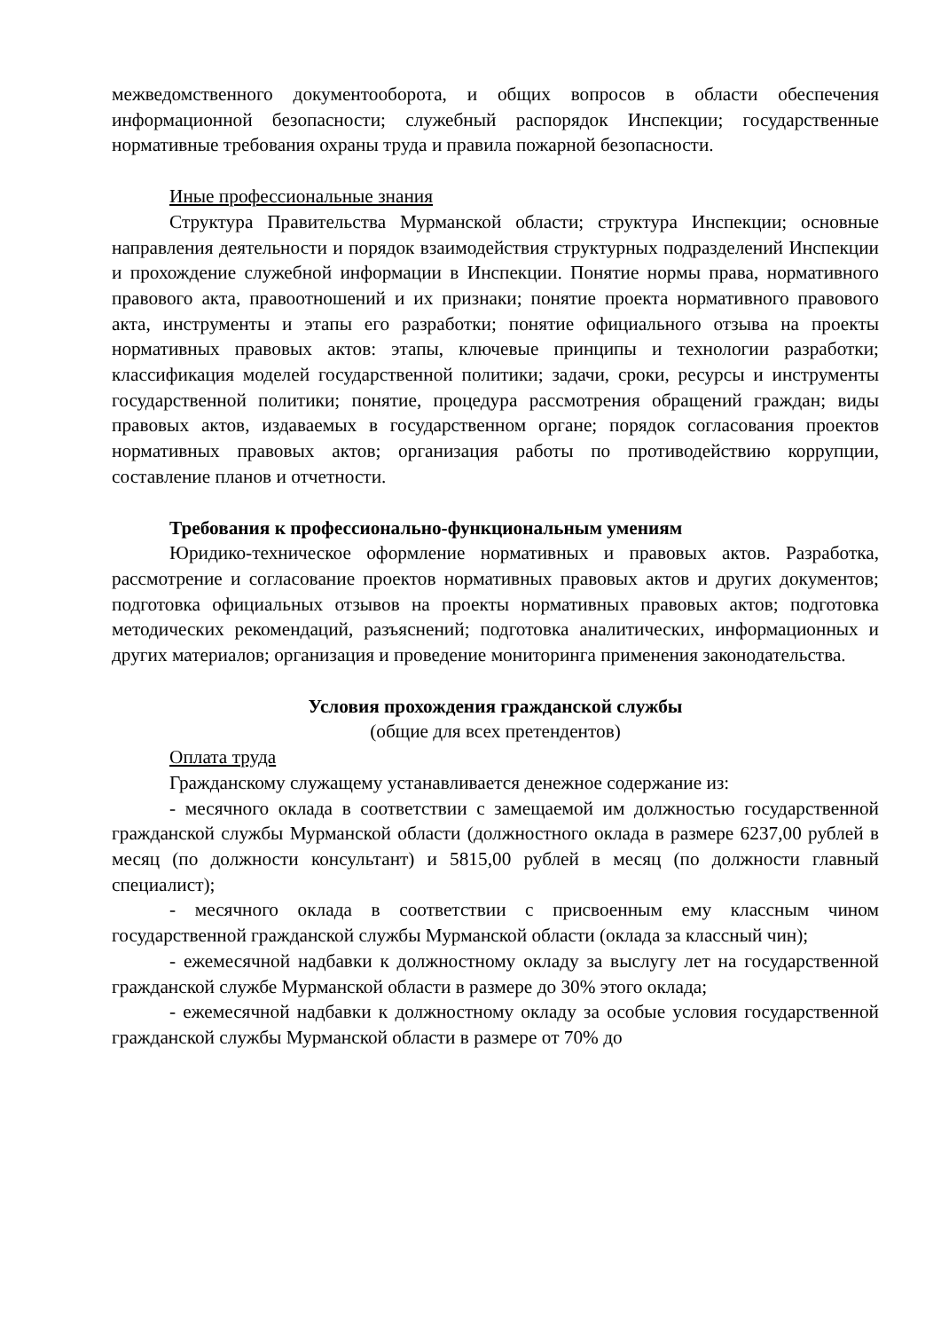межведомственного документооборота, и общих вопросов в области обеспечения информационной безопасности; служебный распорядок Инспекции; государственные нормативные требования охраны труда и правила пожарной безопасности.
Иные профессиональные знания
Структура Правительства Мурманской области; структура Инспекции; основные направления деятельности и порядок взаимодействия структурных подразделений Инспекции и прохождение служебной информации в Инспекции. Понятие нормы права, нормативного правового акта, правоотношений и их признаки; понятие проекта нормативного правового акта, инструменты и этапы его разработки; понятие официального отзыва на проекты нормативных правовых актов: этапы, ключевые принципы и технологии разработки; классификация моделей государственной политики; задачи, сроки, ресурсы и инструменты государственной политики; понятие, процедура рассмотрения обращений граждан; виды правовых актов, издаваемых в государственном органе; порядок согласования проектов нормативных правовых актов; организация работы по противодействию коррупции, составление планов и отчетности.
Требования к профессионально-функциональным умениям
Юридико-техническое оформление нормативных и правовых актов. Разработка, рассмотрение и согласование проектов нормативных правовых актов и других документов; подготовка официальных отзывов на проекты нормативных правовых актов; подготовка методических рекомендаций, разъяснений; подготовка аналитических, информационных и других материалов; организация и проведение мониторинга применения законодательства.
Условия прохождения гражданской службы
(общие для всех претендентов)
Оплата труда
Гражданскому служащему устанавливается денежное содержание из:
- месячного оклада в соответствии с замещаемой им должностью государственной гражданской службы Мурманской области (должностного оклада в размере 6237,00 рублей в месяц (по должности консультант) и 5815,00 рублей в месяц (по должности главный специалист);
- месячного оклада в соответствии с присвоенным ему классным чином государственной гражданской службы Мурманской области (оклада за классный чин);
- ежемесячной надбавки к должностному окладу за выслугу лет на государственной гражданской службе Мурманской области в размере до 30% этого оклада;
- ежемесячной надбавки к должностному окладу за особые условия государственной гражданской службы Мурманской области в размере от 70% до